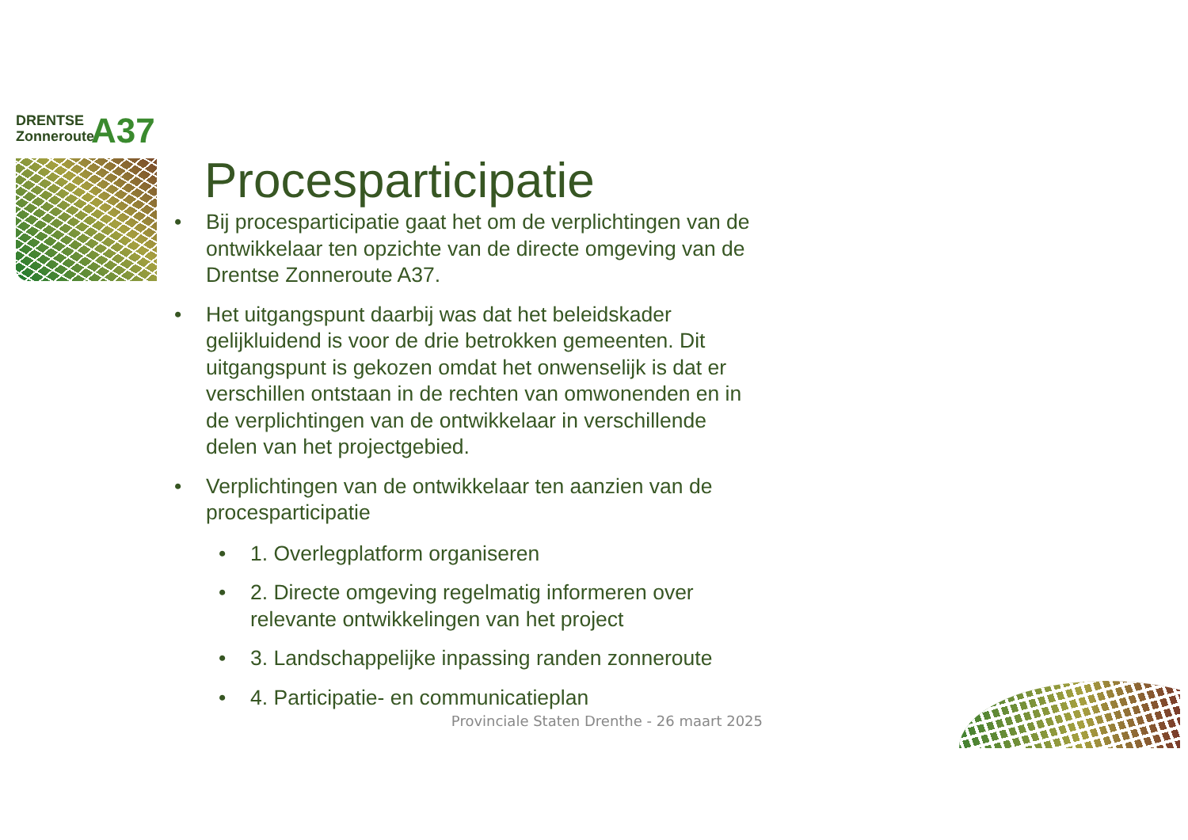DRENTSE
Zonneroute
A37
Procesparticipatie
Bij procesparticipatie gaat het om de verplichtingen van de ontwikkelaar ten opzichte van de directe omgeving van de Drentse Zonneroute A37.
Het uitgangspunt daarbij was dat het beleidskader gelijkluidend is voor de drie betrokken gemeenten. Dit uitgangspunt is gekozen omdat het onwenselijk is dat er verschillen ontstaan in de rechten van omwonenden en in de verplichtingen van de ontwikkelaar in verschillende delen van het projectgebied.
Verplichtingen van de ontwikkelaar ten aanzien van de procesparticipatie
1. Overlegplatform organiseren
2. Directe omgeving regelmatig informeren over relevante ontwikkelingen van het project
3. Landschappelijke inpassing randen zonneroute
4. Participatie- en communicatieplan
Provinciale Staten Drenthe - 26 maart 2025